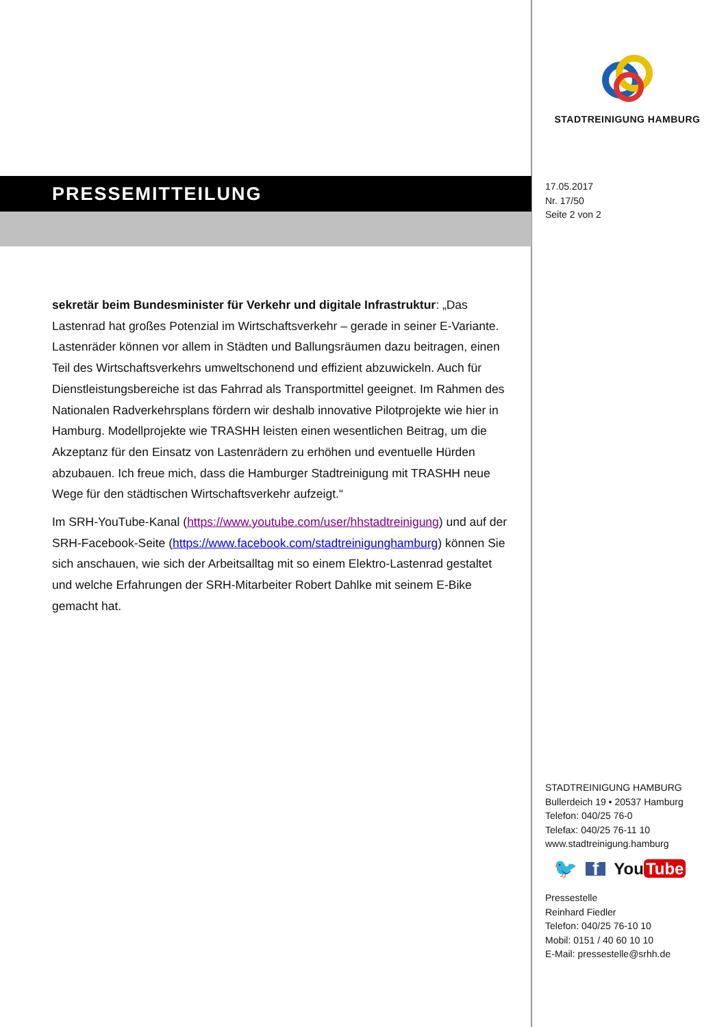PRESSEMITTEILUNG
sekretär beim Bundesminister für Verkehr und digitale Infrastruktur: „Das Lastenrad hat großes Potenzial im Wirtschaftsverkehr – gerade in seiner E-Variante. Lastenräder können vor allem in Städten und Ballungsräumen dazu beitragen, einen Teil des Wirtschaftsverkehrs umweltschonend und effizient abzuwickeln. Auch für Dienstleistungsbereiche ist das Fahrrad als Transportmittel geeignet. Im Rahmen des Nationalen Radverkehrsplans fördern wir deshalb innovative Pilotprojekte wie hier in Hamburg. Modellprojekte wie TRASHH leisten einen wesentlichen Beitrag, um die Akzeptanz für den Einsatz von Lastenrädern zu erhöhen und eventuelle Hürden abzubauen. Ich freue mich, dass die Hamburger Stadtreinigung mit TRASHH neue Wege für den städtischen Wirtschaftsverkehr aufzeigt.“
Im SRH-YouTube-Kanal (https://www.youtube.com/user/hhstadtreinigung) und auf der SRH-Facebook-Seite (https://www.facebook.com/stadtreinigunghamburg) können Sie sich anschauen, wie sich der Arbeitsalltag mit so einem Elektro-Lastenrad gestaltet und welche Erfahrungen der SRH-Mitarbeiter Robert Dahlke mit seinem E-Bike gemacht hat.
STADTREINIGUNG HAMBURG
17.05.2017
Nr. 17/50
Seite 2 von 2
STADTREINIGUNG HAMBURG
Bullerdeich 19 • 20537 Hamburg
Telefon: 040/25 76-0
Telefax: 040/25 76-11 10
www.stadtreinigung.hamburg
🐦 f You Tube
Pressestelle
Reinhard Fiedler
Telefon: 040/25 76-10 10
Mobil: 0151 / 40 60 10 10
E-Mail: pressestelle@srhh.de